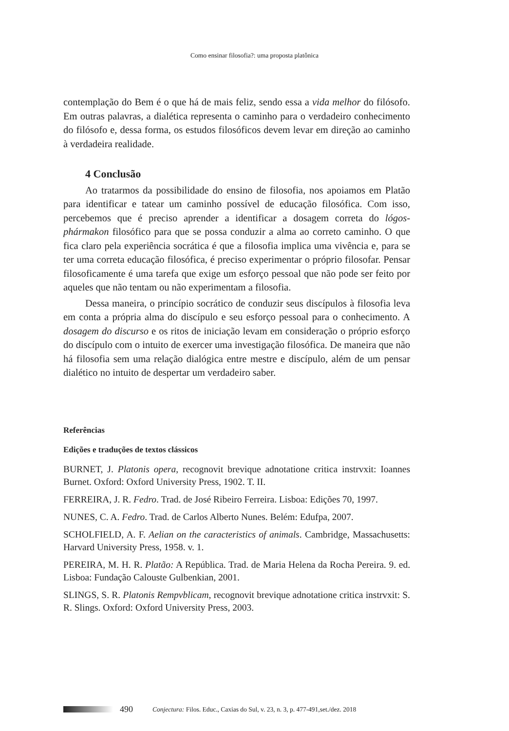Como ensinar filosofia?: uma proposta platônica
contemplação do Bem é o que há de mais feliz, sendo essa a vida melhor do filósofo. Em outras palavras, a dialética representa o caminho para o verdadeiro conhecimento do filósofo e, dessa forma, os estudos filosóficos devem levar em direção ao caminho à verdadeira realidade.
4 Conclusão
Ao tratarmos da possibilidade do ensino de filosofia, nos apoiamos em Platão para identificar e tatear um caminho possível de educação filosófica. Com isso, percebemos que é preciso aprender a identificar a dosagem correta do lógos-phármakon filosófico para que se possa conduzir a alma ao correto caminho. O que fica claro pela experiência socrática é que a filosofia implica uma vivência e, para se ter uma correta educação filosófica, é preciso experimentar o próprio filosofar. Pensar filosoficamente é uma tarefa que exige um esforço pessoal que não pode ser feito por aqueles que não tentam ou não experimentam a filosofia.
Dessa maneira, o princípio socrático de conduzir seus discípulos à filosofia leva em conta a própria alma do discípulo e seu esforço pessoal para o conhecimento. A dosagem do discurso e os ritos de iniciação levam em consideração o próprio esforço do discípulo com o intuito de exercer uma investigação filosófica. De maneira que não há filosofia sem uma relação dialógica entre mestre e discípulo, além de um pensar dialético no intuito de despertar um verdadeiro saber.
Referências
Edições e traduções de textos clássicos
BURNET, J. Platonis opera, recognovit brevique adnotatione critica instrvxit: Ioannes Burnet. Oxford: Oxford University Press, 1902. T. II.
FERREIRA, J. R. Fedro. Trad. de José Ribeiro Ferreira. Lisboa: Edições 70, 1997.
NUNES, C. A. Fedro. Trad. de Carlos Alberto Nunes. Belém: Edufpa, 2007.
SCHOLFIELD, A. F. Aelian on the caracteristics of animals. Cambridge, Massachusetts: Harvard University Press, 1958. v. 1.
PEREIRA, M. H. R. Platão: A República. Trad. de Maria Helena da Rocha Pereira. 9. ed. Lisboa: Fundação Calouste Gulbenkian, 2001.
SLINGS, S. R. Platonis Rempvblicam, recognovit brevique adnotatione critica instrvxit: S. R. Slings. Oxford: Oxford University Press, 2003.
490 Conjectura: Filos. Educ., Caxias do Sul, v. 23, n. 3, p. 477-491,set./dez. 2018